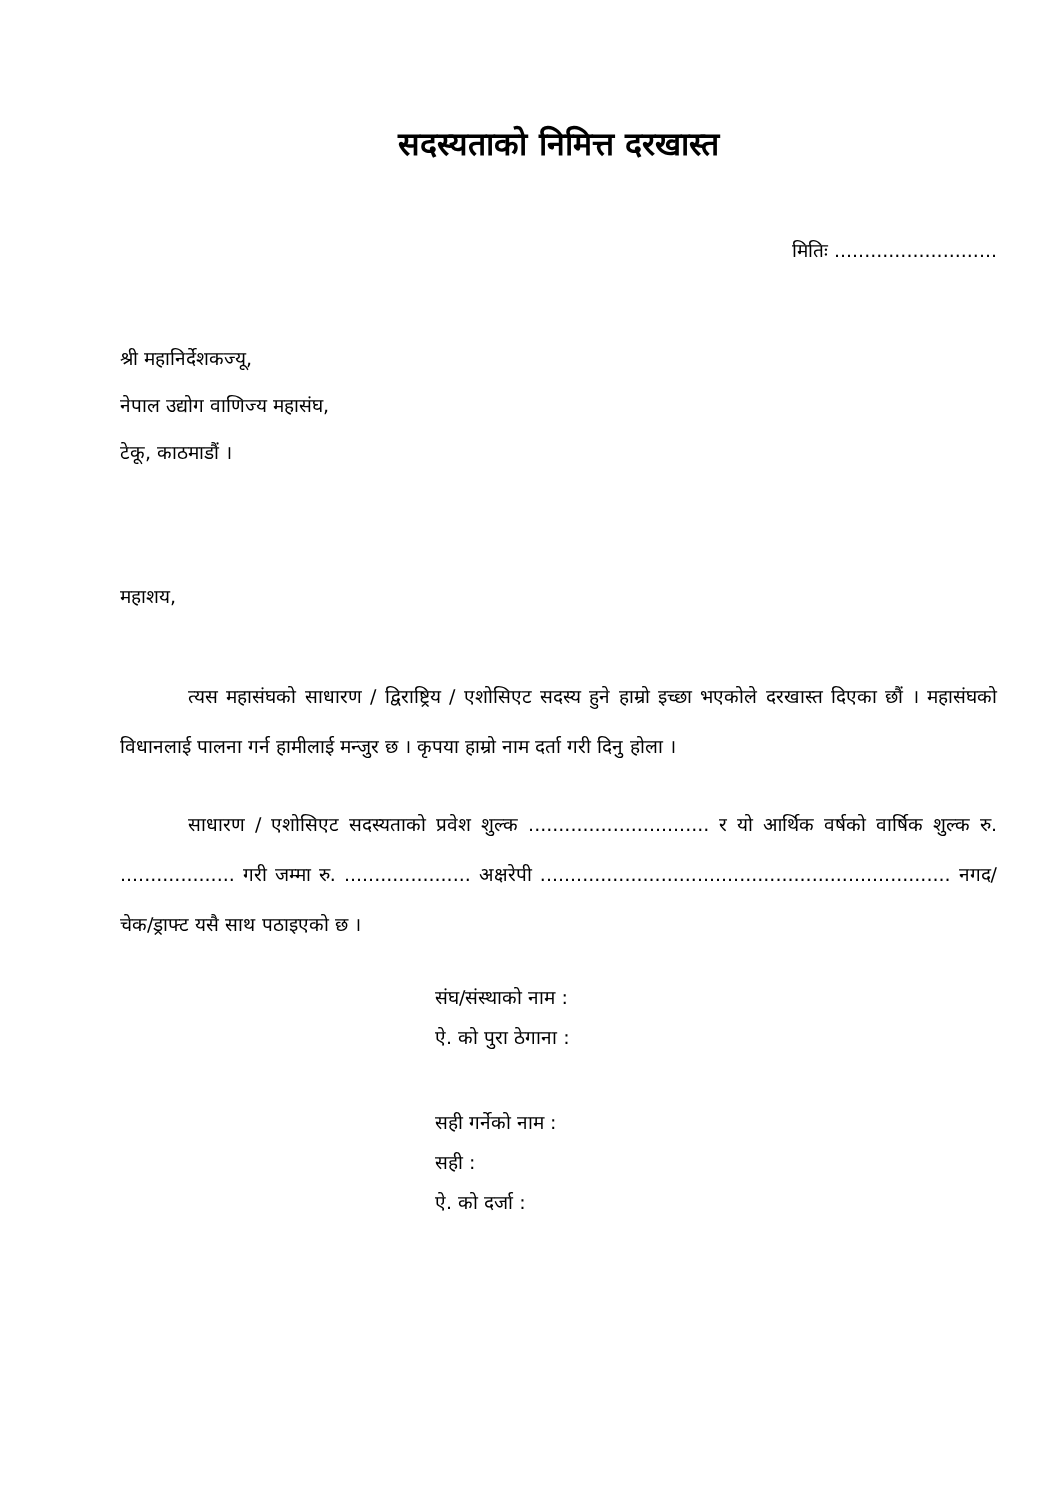सदस्यताको निमित्त दरखास्त
मितिः ...........................
श्री महानिर्देशकज्यू,
नेपाल उद्योग वाणिज्य महासंघ,
टेकू, काठमाडौं ।
महाशय,
त्यस महासंघको साधारण / द्विराष्ट्रिय / एशोसिएट सदस्य हुने हाम्रो इच्छा भएकोले दरखास्त दिएका छौं । महासंघको विधानलाई पालना गर्न हामीलाई मन्जुर छ । कृपया हाम्रो नाम दर्ता गरी दिनु होला ।
साधारण / एशोसिएट सदस्यताको प्रवेश शुल्क .............................. र यो आर्थिक वर्षको वार्षिक शुल्क रु. ................... गरी जम्मा रु. ..................... अक्षरेपी .................................................................... नगद/चेक/ड्राफ्ट यसै साथ पठाइएको छ ।
संघ/संस्थाको नाम :
ऐ. को पुरा ठेगाना :
सही गर्नेको नाम :
सही :
ऐ. को दर्जा :